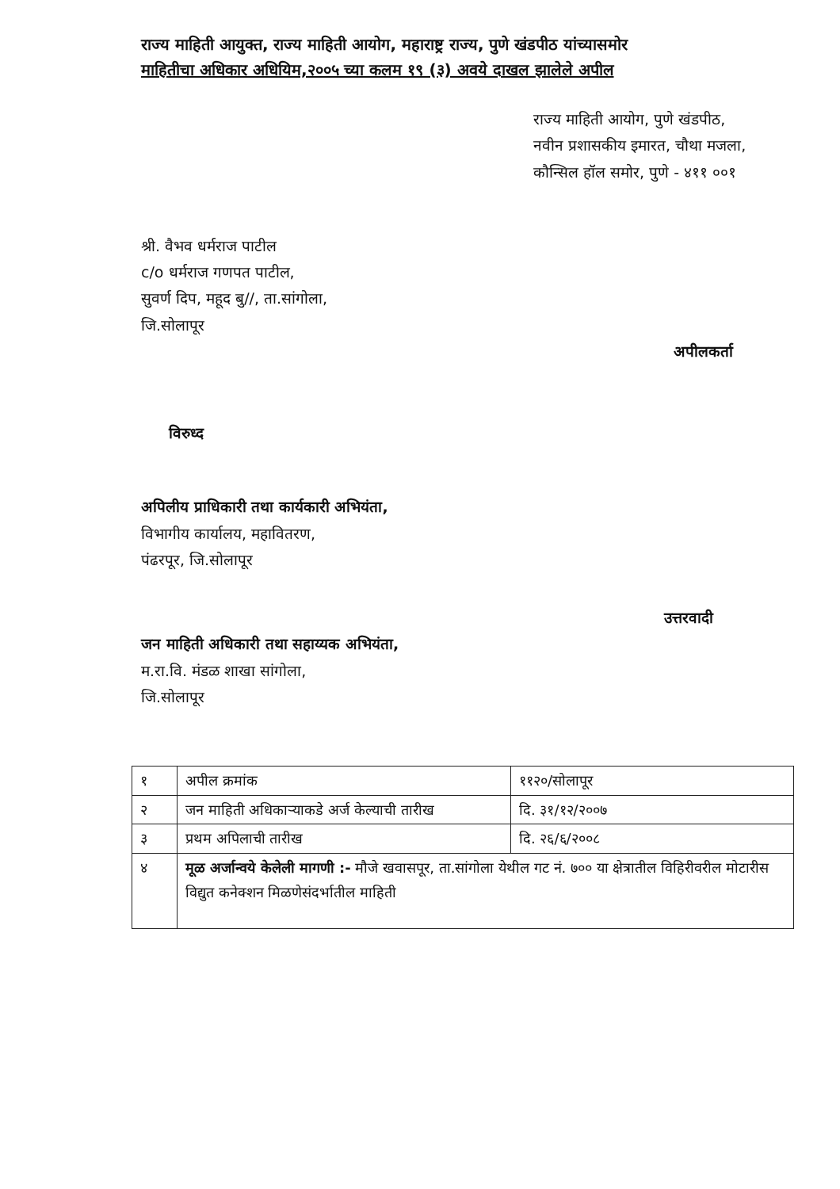राज्य माहिती आयुक्त, राज्य माहिती आयोग, महाराष्ट्र राज्य, पुणे खंडपीठ यांच्यासमोर
माहितीचा अधिकार अधियिम,२००५ च्या कलम १९ (३) अवये दाखल झालेले अपील
राज्य माहिती आयोग, पुणे खंडपीठ,
नवीन प्रशासकीय इमारत, चौथा मजला,
कौन्सिल हॉल समोर, पुणे - ४११ ००१
श्री. वैभव धर्मराज पाटील
c/o धर्मराज गणपत पाटील,
सुवर्ण दिप, महूद बु//, ता.सांगोला,
जि.सोलापूर
अपीलकर्ता
विरुध्द
अपिलीय प्राधिकारी तथा कार्यकारी अभियंता,
विभागीय कार्यालय, महावितरण,
पंढरपूर, जि.सोलापूर
उत्तरवादी
जन माहिती अधिकारी तथा सहाय्यक अभियंता,
म.रा.वि. मंडळ शाखा सांगोला,
जि.सोलापूर
| १ | अपील क्रमांक | ११२०/सोलापूर |
| २ | जन माहिती अधिकाऱ्याकडे अर्ज केल्याची तारीख | दि. ३१/१२/२००७ |
| ३ | प्रथम अपिलाची तारीख | दि. २६/६/२००८ |
| ४ | मूळ अर्जान्वये केलेली मागणी :- मौजे खवासपूर, ता.सांगोला येथील गट नं. ७०० या क्षेत्रातील विहिरीवरील मोटारीस विद्युत कनेक्शन मिळणेसंदर्भातील माहिती | |